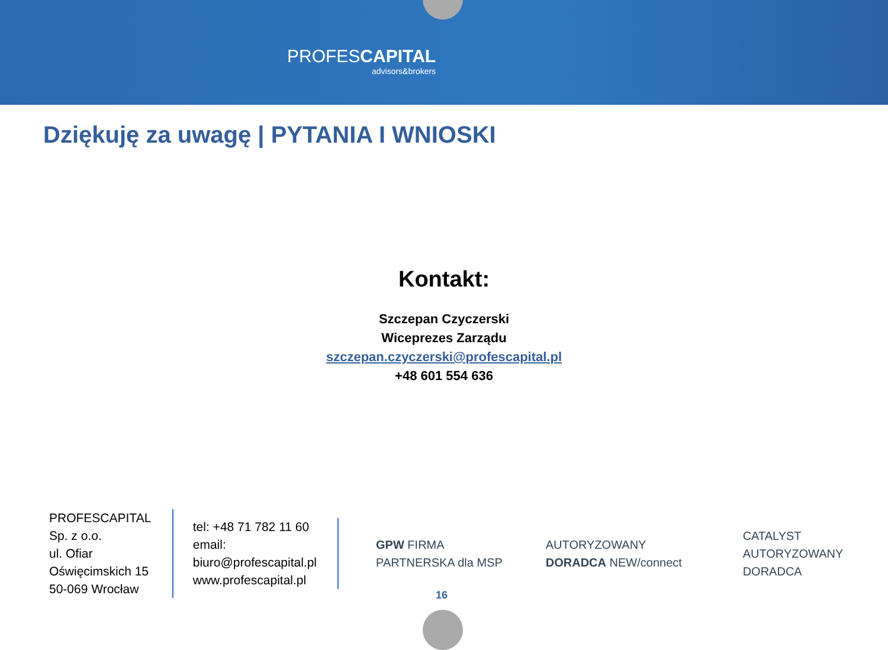PROFESCAPITAL
advisors&brokers
Dziękuję za uwagę | PYTANIA I WNIOSKI
Kontakt:
Szczepan Czyczerski
Wiceprezes Zarządu
szczepan.czyczerski@profescapital.pl
+48 601 554 636
PROFESCAPITAL Sp. z o.o.
ul. Ofiar Oświęcimskich 15
50-069 Wrocław
tel: +48 71 782 11 60
email: biuro@profescapital.pl
www.profescapital.pl
GPW FIRMA PARTNERSKA dla MSP
AUTORYZOWANY DORADCA NEW/connect
CATALYST AUTORYZOWANY DORADCA
16